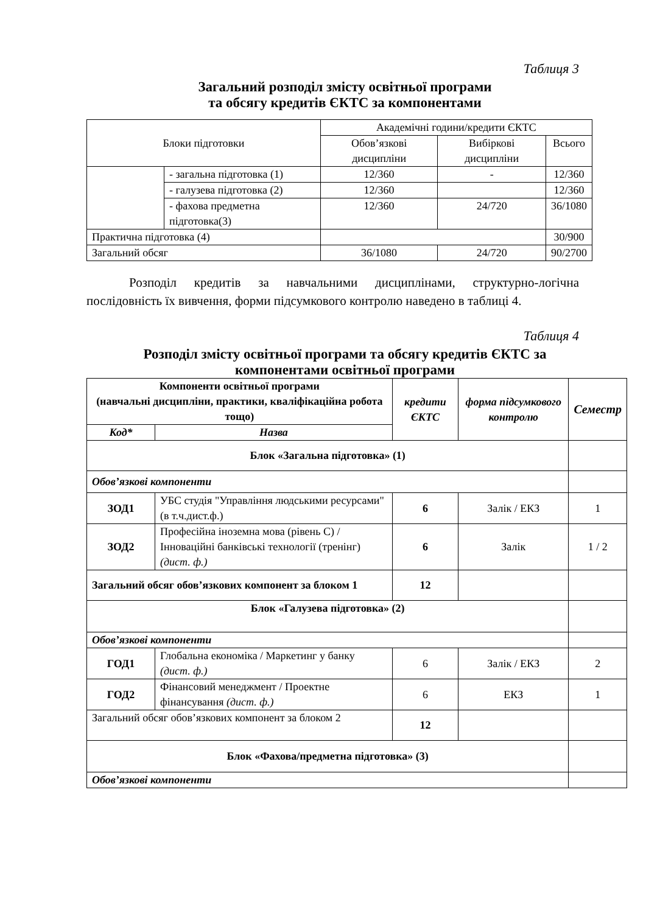Таблиця 3
Загальний розподіл змісту освітньої програми
та обсягу кредитів ЄКТС за компонентами
| Блоки підготовки | | Академічні години/кредити ЄКТС | | |
| | | Обов’язкові дисципліни | Вибіркові дисципліни | Всього |
| | - загальна підготовка (1) | 12/360 | - | 12/360 |
| | - галузева підготовка (2) | 12/360 | | 12/360 |
| | - фахова предметна підготовка(3) | 12/360 | 24/720 | 36/1080 |
| Практична підготовка (4) | | | | 30/900 |
| Загальний обсяг | | 36/1080 | 24/720 | 90/2700 |
Розподіл кредитів за навчальними дисциплінами, структурно-логічна послідовність їх вивчення, форми підсумкового контролю наведено в таблиці 4.
Таблиця 4
Розподіл змісту освітньої програми та обсягу кредитів ЄКТС за
компонентами освітньої програми
| Компоненти освітньої програми (навчальні дисципліни, практики, кваліфікаційна робота тощо) | | кредити ЄКТС | форма підсумкового контролю | Семестр |
| --- | --- | --- | --- | --- |
| Код* | Назва | | | |
| Блок «Загальна підготовка» (1) | | | | |
| Обов’язкові компоненти | | | | |
| ЗОД1 | УБС студія "Управління людськими ресурсами" (в т.ч.дист.ф.) | 6 | Залік / ЕКЗ | 1 |
| ЗОД2 | Професійна іноземна мова (рівень С) / Інноваційні банківські технології (тренінг) (дист. ф.) | 6 | Залік | 1 / 2 |
| Загальний обсяг обов’язкових компонент за блоком 1 | | 12 | | |
| Блок «Галузева підготовка» (2) | | | | |
| Обов’язкові компоненти | | | | |
| ГОД1 | Глобальна економіка / Маркетинг у банку (дист. ф.) | 6 | Залік / ЕКЗ | 2 |
| ГОД2 | Фінансовий менеджмент / Проектне фінансування (дист. ф.) | 6 | ЕКЗ | 1 |
| Загальний обсяг обов’язкових компонент за блоком 2 | | 12 | | |
| Блок «Фахова/предметна підготовка» (3) | | | | |
| Обов’язкові компоненти | | | | |